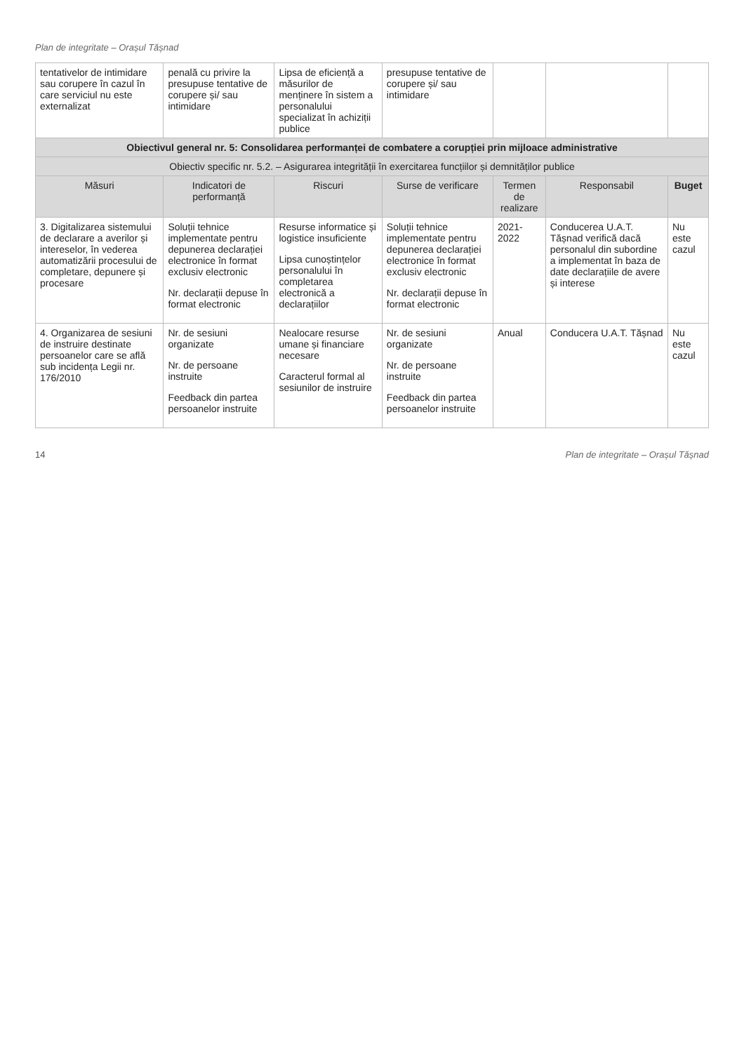Plan de integritate – Orașul Tășnad
| tentativelor de intimidare sau corupere în cazul în care serviciul nu este externalizat | penală cu privire la presupuse tentative de corupere și/ sau intimidare | Lipsa de eficiență a măsurilor de menținere în sistem a personalului specializat în achiziții publice | presupuse tentative de corupere și/ sau intimidare | | | |
| Obiectivul general nr. 5: Consolidarea performanței de combatere a corupției prin mijloace administrative | | | | | | |
| Obiectiv specific nr. 5.2. – Asigurarea integrității în exercitarea funcțiilor și demnităților publice | | | | | | |
| Măsuri | Indicatori de performanță | Riscuri | Surse de verificare | Termen de realizare | Responsabil | Buget |
| 3. Digitalizarea sistemului de declarare a averilor și intereselor, în vederea automatizării procesului de completare, depunere și procesare | Soluții tehnice implementate pentru depunerea declarației electronice în format exclusiv electronic Nr. declarații depuse în format electronic | Resurse informatice și logistice insuficiente Lipsa cunoștințelor personalului în completarea electronică a declarațiilor | Soluții tehnice implementate pentru depunerea declarației electronice în format exclusiv electronic Nr. declarații depuse în format electronic | 2021-2022 | Conducerea U.A.T. Tășnad verifică dacă personalul din subordine a implementat în baza de date declarațiile de avere și interese | Nu este cazul |
| 4. Organizarea de sesiuni de instruire destinate persoanelor care se află sub incidența Legii nr. 176/2010 | Nr. de sesiuni organizate Nr. de persoane instruite Feedback din partea persoanelor instruite | Nealocare resurse umane și financiare necesare Caracterul formal al sesiunilor de instruire | Nr. de sesiuni organizate Nr. de persoane instruite Feedback din partea persoanelor instruite | Anual | Conducera U.A.T. Tășnad | Nu este cazul |
14 Plan de integritate – Orașul Tășnad